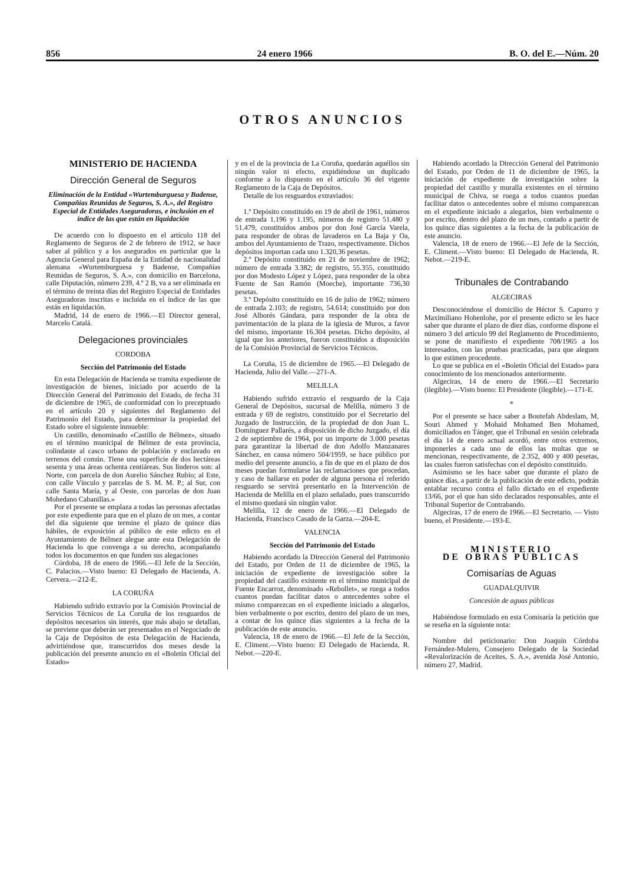856 24 enero 1966 B. O. del E.—Núm. 20
OTROS ANUNCIOS
MINISTERIO DE HACIENDA
Dirección General de Seguros
Eliminación de la Entidad «Wurtemburguesa y Badense, Compañías Reunidas de Seguros, S. A.», del Registro Especial de Entidades Aseguradoras, e inclusión en el índice de las que están en liquidación
De acuerdo con lo dispuesto en el artículo 118 del Reglamento de Seguros de 2 de febrero de 1912, se hace saber al público y a los asegurados en particular que la Agencia General para España de la Entidad de nacionalidad alemana «Wurtemburguesa y Badense, Compañías Reunidas de Seguros, S. A.», con domicilio en Barcelona, calle Diputación, número 239, 4.º 2 B, va a ser eliminada en el término de treinta días del Registro Especial de Entidades Aseguradoras inscritas e incluída en el índice de las que están en liquidación.
Madrid, 14 de enero de 1966.—El Director general, Marcelo Catalá.
Delegaciones provinciales
CORDOBA
Sección del Patrimonio del Estado
En esta Delegación de Hacienda se tramita expediente de investigación de bienes, iniciado por acuerdo de la Dirección General del Patrimonio del Estado, de fecha 31 de diciembre de 1965, de conformidad con lo preceptuado en el artículo 20 y siguientes del Reglamento del Patrimonio del Estado, para determinar la propiedad del Estado sobre el siguiente inmueble:
Un castillo, denominado «Castillo de Bélmez», situado en el término municipal de Bélmez de esta provincia, colindante al casco urbano de población y enclavado en terrenos del común. Tiene una superficie de dos hectáreas sesenta y una áreas ochenta centiáreas. Sus linderos son: al Norte, con parcela de don Aurelio Sánchez Rubio; al Este, con calle Vínculo y parcelas de S. M. M. P.; al Sur, con calle Santa María, y al Oeste, con parcelas de don Juan Mohedano Cabanillas.»
Por el presente se emplaza a todas las personas afectadas por este expediente para que en el plazo de un mes, a contar del día siguiente que termine el plazo de quince días hábiles, de exposición al público de este edicto en el Ayuntamiento de Bélmez alegue ante esta Delegación de Hacienda lo que convenga a su derecho, acompañando todos los documentos en que funden sus alegaciones
Córdoba, 18 de enero de 1966.—El Jefe de la Sección, C. Palacios.—Visto bueno: El Delegado de Hacienda, A. Cervera.—212-E.
LA CORUÑA
Habiendo sufrido extravío por la Comisión Provincial de Servicios Técnicos de La Coruña de los resguardos de depósitos necesarios sin interés, que más abajo se detallan, se previene que deberán ser presentados en el Negociado de la Caja de Depósitos de esta Delegación de Hacienda, advirtiéndose que, transcurridos dos meses desde la publicación del presente anuncio en el «Boletín Oficial del Estado»
y en el de la provincia de La Coruña, quedarán aquéllos sin ningún valor ni efecto, expidiéndose un duplicado conforme a lo dispuesto en el artículo 36 del vigente Reglamento de la Caja de Depósitos.
Detalle de los resguardos extraviados:
1.º Depósito constituído en 19 de abril de 1961, números de entrada 1.196 y 1.195, números de registro 51.480 y 51.479, constituídos ambos por don José García Varela, para responder de obras de lavaderos en La Baja y Oa, ambos del Ayuntamiento de Trazo, respectivamente. Dichos depósitos importan cada uno 1.320,36 pesetas.
2.º Depósito constituído en 21 de noviembre de 1962; número de entrada 3.382; de registro, 55.355, constituído por don Modesto López y López, para responder de la obra Fuente de San Ramón (Moeche), importante 736,30 pesetas.
3.º Depósito constituído en 16 de julio de 1962; número de entrada 2.103; de registro, 54.614; constituído por don José Alborés Gándara, para responder de la obra de pavimentación de la plaza de la iglesia de Muros, a favor del mismo, importante 16.304 pesetas. Dicho depósito, al igual que los anteriores, fueron constituídos a disposición de la Comisión Provincial de Servicios Técnicos.
La Coruña, 15 de diciembre de 1965.—El Delegado de Hacienda, Julio del Valle.—271-A.
MELILLA
Habiendo sufrido extravío el resguardo de la Caja General de Depósitos, sucursal de Melilla, número 3 de entrada y 69 de registro, constituído por el Secretario del Juzgado de Instrucción, de la propiedad de don Juan L. Domínguez Pallarés, a disposición de dicho Juzgado, el día 2 de septiembre de 1964, por un importe de 3.000 pesetas para garantizar la libertad de don Adolfo Manzanares Sánchez, en causa número 504/1959, se hace público por medio del presente anuncio, a fin de que en el plazo de dos meses puedan formularse las reclamaciones que procedan, y caso de hallarse en poder de alguna persona el referido resguardo se servirá presentarlo en la Intervención de Hacienda de Melilla en el plazo señalado, pues transcurrido el mismo quedará sin ningún valor.
Melilla, 12 de enero de 1966.—El Delegado de Hacienda, Francisco Casado de la Garza.—204-E.
VALENCIA
Sección del Patrimonio del Estado
Habiendo acordado la Dirección General del Patrimonio del Estado, por Orden de 11 de diciembre de 1965, la iniciación de expediente de investigación sobre la propiedad del castillo existente en el término municipal de Fuente Encarroz, denominado «Rebollet», se ruega a todos cuantos puedan facilitar datos o antecedentes sobre el mismo comparezcan en el expediente iniciado a alegarlos, bien verbalmente o por escrito, dentro del plazo de un mes, a contar de los quince días siguientes a la fecha de la publicación de este anuncio.
Valencia, 18 de enero de 1966.—El Jefe de la Sección, E. Climent.—Visto bueno: El Delegado de Hacienda, R. Nebot.—220-E.
Habiendo acordado la Dirección General del Patrimonio del Estado, por Orden de 11 de diciembre de 1965, la iniciación de expediente de investigación sobre la propiedad del castillo y muralla existentes en el término municipal de Chiva, se ruega a todos cuantos puedan facilitar datos o antecedentes sobre el mismo comparezcan en el expediente iniciado a alegarlos, bien verbalmente o por escrito, dentro del plazo de un mes, contado a partir de los quince días siguientes a la fecha de la publicación de este anuncio.
Valencia, 18 de enero de 1966.—El Jefe de la Sección, E. Climent.—Visto bueno: El Delegado de Hacienda, R. Nebot.—219-E.
Tribunales de Contrabando
ALGECIRAS
Desconociéndose el domicilio de Héctor S. Capurro y Maximiliano Hohenlohe, por el presente edicto se les hace saber que durante el plazo de diez días, conforme dispone el número 3 del artículo 99 del Reglamento de Procedimiento, se pone de manifiesto el expediente 708/1965 a los interesados, con las pruebas practicadas, para que aleguen lo que estimen procedente.
Lo que se publica en el «Boletín Oficial del Estado» para conocimiento de los mencionados anteriormente.
Algeciras, 14 de enero de 1966.—El Secretario (ilegible).—Visto bueno: El Presidente (ilegible).—171-E.
*
Por el presente se hace saber a Boutefah Abdeslam, M, Souri Ahmed y Mohaid Mohamed Ben Mohamed, domiciliados en Tánger, que el Tribunal en sesión celebrada el día 14 de enero actual acordó, entre otros extremos, imponerles a cada uno de ellos las multas que se mencionan, respectivamente, de 2.352, 400 y 400 pesetas, las cuales fueron satisfechas con el depósito constituído.
Asimismo se les hace saber que durante el plazo de quince días, a partir de la publicación de este edicto, podrán entablar recurso contra el fallo dictado en el expediente 13/66, por el que han sido declarados responsables, ante el Tribunal Superior de Contrabando.
Algeciras, 17 de enero de 1966.—El Secretario. — Visto bueno, el Presidente.—193-E.
MINISTERIO
DE OBRAS PUBLICAS
Comisarías de Aguas
GUADALQUIVIR
Concesión de aguas públicas
Habiéndose formulado en esta Comisaría la petición que se reseña en la siguiente nota:
Nombre del peticionario: Don Joaquín Córdoba Fernández-Mulero, Consejero Delegado de la Sociedad «Revalorización de Aceites, S. A.», avenida José Antonio, número 27, Madrid.